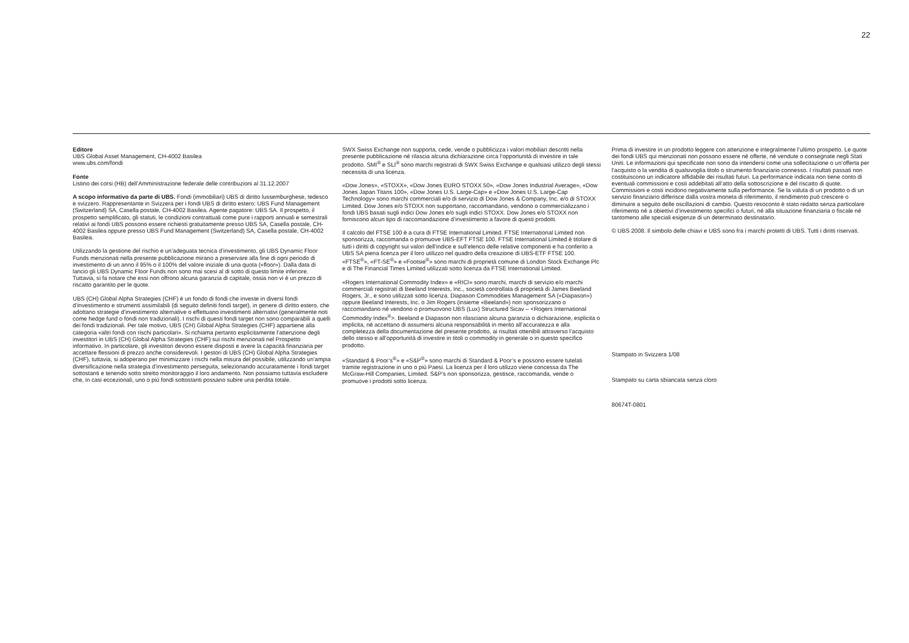22
Editore
UBS Global Asset Management, CH-4002 Basilea
www.ubs.com/fondi
Fonte
Listino dei corsi (HB) dell’Amministrazione federale delle contribuzioni al 31.12.2007
A scopo informativo da parte di UBS. Fondi (immobiliari) UBS di diritto lussemburghese, tedesco e svizzero. Rappresentante in Svizzera per i fondi UBS di diritto estero: UBS Fund Management (Switzerland) SA, Casella postale, CH-4002 Basilea. Agente pagatore: UBS SA. Il prospetto, il prospetto semplificato, gli statuti, le condizioni contrattuali come pure i rapporti annuali e semestrali relativi ai fondi UBS possono essere richiesti gratuitamente presso UBS SA, Casella postale, CH-4002 Basilea oppure presso UBS Fund Management (Switzerland) SA, Casella postale, CH-4002 Basilea.
Utilizzando la gestione del rischio e un’adeguata tecnica d’investimento, gli UBS Dynamic Floor Funds menzionati nella presente pubblicazione mirano a preservare alla fine di ogni periodo di investimento di un anno il 95% o il 100% del valore iniziale di una quota («floor»). Dalla data di lancio gli UBS Dynamic Floor Funds non sono mai scesi al di sotto di questo limite inferiore. Tuttavia, si fa notare che essi non offrono alcuna garanzia di capitale, ossia non vi è un prezzo di riscatto garantito per le quote.
UBS (CH) Global Alpha Strategies (CHF) è un fondo di fondi che investe in diversi fondi d’investimento e strumenti assimilabili (di seguito definiti fondi target), in genere di diritto estero, che adottano strategie d’investimento alternative o effettuano investimenti alternativi (generalmente noti come hedge fund o fondi non tradizionali). I rischi di questi fondi target non sono comparabili a quelli dei fondi tradizionali. Per tale motivo, UBS (CH) Global Alpha Strategies (CHF) appartiene alla categoria «altri fondi con rischi particolari». Si richiama pertanto esplicitamente l’attenzione degli investitori in UBS (CH) Global Alpha Strategies (CHF) sui rischi menzionati nel Prospetto informativo. In particolare, gli investitori devono essere disposti e avere la capacità finanziaria per accettare flessioni di prezzo anche considerevoli. I gestori di UBS (CH) Global Alpha Strategies (CHF), tuttavia, si adoperano per minimizzare i rischi nella misura del possibile, utilizzando un’ampia diversificazione nella strategia d’investimento perseguita, selezionando accuratamente i fondi target sottostanti e tenendo sotto stretto monitoraggio il loro andamento. Non possiamo tuttavia escludere che, in casi eccezionali, uno o più fondi sottostanti possano subire una perdita totale.
SWX Swiss Exchange non supporta, cede, vende o pubblicizza i valori mobiliari descritti nella presente pubblicazione né rilascia alcuna dichiarazione circa l’opportunità di investire in tale prodotto. SMI<sup>®</sup> e SLI<sup>®</sup> sono marchi registrati di SWX Swiss Exchange e qualsiasi utilizzo degli stessi necessita di una licenza.
«Dow Jones», «STOXX», «Dow Jones EURO STOXX 50», «Dow Jones Industrial Average», «Dow Jones Japan Titans 100», «Dow Jones U.S. Large-Cap» e «Dow Jones U.S. Large-Cap Technology» sono marchi commerciali e/o di servizio di Dow Jones & Company, Inc. e/o di STOXX Limited. Dow Jones e/o STOXX non supportano, raccomandano, vendono o commercializzano i fondi UBS basati sugli indici Dow Jones e/o sugli indici STOXX. Dow Jones e/o STOXX non forniscono alcun tipo di raccomandazione d’investimento a favore di questi prodotti.
Il calcolo del FTSE 100 è a cura di FTSE International Limited. FTSE International Limited non sponsorizza, raccomanda o promuove UBS-EFT FTSE 100. FTSE International Limited è titolare di tutti i diritti di copyright sui valori dell’indice e sull’elenco delle relative componenti e ha conferito a UBS SA piena licenza per il loro utilizzo nel quadro della creazione di UBS-ETF FTSE 100. «FTSE<sup>®</sup>», «FT-SE<sup>®</sup>» e «Footsie<sup>®</sup>» sono marchi di proprietà comune di London Stock Exchange Plc e di The Financial Times Limited utilizzati sotto licenza da FTSE International Limited.
«Rogers International Commodity Index» e «RICI» sono marchi, marchi di servizio e/o marchi commerciali registrati di Beeland Interests, Inc., società controllata di proprietà di James Beeland Rogers, Jr., e sono utilizzati sotto licenza. Diapason Commodities Management SA («Diapason») oppure Beeland Interests, Inc. o Jim Rogers (insieme «Beeland») non sponsorizzano o raccomandano né vendono o promuovono UBS (Lux) Structured Sicav – <Rogers International Commodity Index<sup>®</sup>>. Beeland e Diapason non rilasciano alcuna garanzia o dichiarazione, esplicita o implicita, né accettano di assumersi alcuna responsabilità in merito all’accuratezza e alla completezza della documentazione del presente prodotto, ai risultati ottenibili attraverso l’acquisto dello stesso e all’opportunità di investire in titoli o commodity in generale o in questo specifico prodotto.
«Standard & Poor’s<sup>®</sup>» e «S&P<sup>®</sup>» sono marchi di Standard & Poor’s e possono essere tutelati tramite registrazione in uno o più Paesi. La licenza per il loro utilizzo viene concessa da The McGraw-Hill Companies, Limited. S&P’s non sponsorizza, gestisce, raccomanda, vende o promuove i prodotti sotto licenza.
Prima di investire in un prodotto leggere con attenzione e integralmente l’ultimo prospetto. Le quote dei fondi UBS qui menzionati non possono essere né offerte, né vendute o consegnate negli Stati Uniti. Le informazioni qui specificate non sono da intendersi come una sollecitazione o un’offerta per l’acquisto o la vendita di qualsivoglia titolo o strumento finanziario connesso. I risultati passati non costituiscono un indicatore affidabile dei risultati futuri. La performance indicata non tiene conto di eventuali commissioni e costi addebitati all’atto della sottoscrizione e del riscatto di quote. Commissioni e costi incidono negativamente sulla performance. Se la valuta di un prodotto o di un servizio finanziario differisce dalla vostra moneta di riferimento, il rendimento può crescere o diminuire a seguito delle oscillazioni di cambio. Questo resoconto è stato redatto senza particolare riferimento né a obiettivi d’investimento specifici o futuri, né alla situazione finanziaria o fiscale né tantomeno alle speciali esigenze di un determinato destinatario.
© UBS 2008. Il simbolo delle chiavi e UBS sono fra i marchi protetti di UBS. Tutti i diritti riservati.
Stampato in Svizzera 1/08
Stampato su carta sbiancata senza cloro
80674T-0801